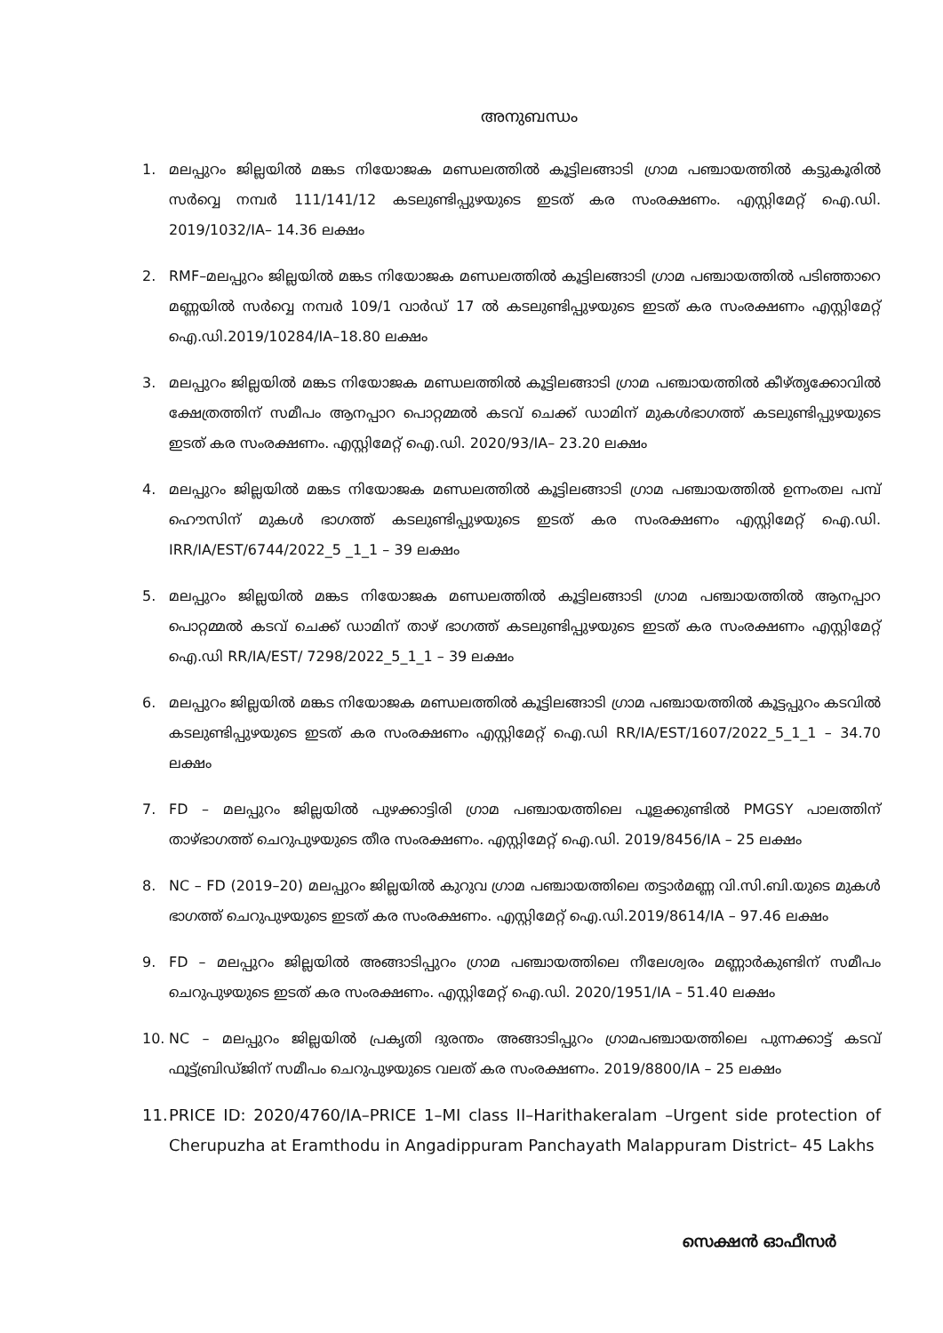അനുബന്ധം
1. മലപ്പുറം ജില്ലയിൽ മങ്കട നിയോജക മണ്ഡലത്തിൽ കൂട്ടിലങ്ങാടി ഗ്രാമ പഞ്ചായത്തിൽ കട്ടുകൂരിൽ സർവ്വെ നമ്പർ 111/141/12 കടലുണ്ടിപ്പുഴയുടെ ഇടത് കര സംരക്ഷണം. എസ്റ്റിമേറ്റ് ഐ.ഡി. 2019/1032/IA– 14.36 ലക്ഷം
2. RMF–മലപ്പുറം ജില്ലയിൽ മങ്കട നിയോജക മണ്ഡലത്തിൽ കൂട്ടിലങ്ങാടി ഗ്രാമ പഞ്ചായത്തിൽ പടിഞ്ഞാറെ മണ്ണയിൽ സർവ്വെ നമ്പർ 109/1 വാർഡ് 17 ൽ കടലുണ്ടിപ്പുഴയുടെ ഇടത് കര സംരക്ഷണം എസ്റ്റിമേറ്റ് ഐ.ഡി.2019/10284/IA–18.80 ലക്ഷം
3. മലപ്പുറം ജില്ലയിൽ മങ്കട നിയോജക മണ്ഡലത്തിൽ കൂട്ടിലങ്ങാടി ഗ്രാമ പഞ്ചായത്തിൽ കീഴ്തൃക്കോവിൽ ക്ഷേത്രത്തിന് സമീപം ആനപ്പാറ പൊറ്റമ്മൽ കടവ് ചെക്ക് ഡാമിന് മുകൾഭാഗത്ത് കടലുണ്ടിപ്പുഴയുടെ ഇടത് കര സംരക്ഷണം. എസ്റ്റിമേറ്റ് ഐ.ഡി. 2020/93/IA– 23.20 ലക്ഷം
4. മലപ്പുറം ജില്ലയിൽ മങ്കട നിയോജക മണ്ഡലത്തിൽ കൂട്ടിലങ്ങാടി ഗ്രാമ പഞ്ചായത്തിൽ ഉന്നംതല പമ്പ് ഹൌസിന് മുകൾ ഭാഗത്ത് കടലുണ്ടിപ്പുഴയുടെ ഇടത് കര സംരക്ഷണം എസ്റ്റിമേറ്റ് ഐ.ഡി. IRR/IA/EST/6744/2022_5 _1_1 – 39 ലക്ഷം
5. മലപ്പുറം ജില്ലയിൽ മങ്കട നിയോജക മണ്ഡലത്തിൽ കൂട്ടിലങ്ങാടി ഗ്രാമ പഞ്ചായത്തിൽ ആനപ്പാറ പൊറ്റമ്മൽ കടവ് ചെക്ക് ഡാമിന് താഴ് ഭാഗത്ത് കടലുണ്ടിപ്പുഴയുടെ ഇടത് കര സംരക്ഷണം എസ്റ്റിമേറ്റ് ഐ.ഡി RR/IA/EST/ 7298/2022_5_1_1 – 39 ലക്ഷം
6. മലപ്പുറം ജില്ലയിൽ മങ്കട നിയോജക മണ്ഡലത്തിൽ കൂട്ടിലങ്ങാടി ഗ്രാമ പഞ്ചായത്തിൽ കൂട്ടപ്പുറം കടവിൽ കടലുണ്ടിപ്പുഴയുടെ ഇടത് കര സംരക്ഷണം എസ്റ്റിമേറ്റ് ഐ.ഡി RR/IA/EST/1607/2022_5_1_1 – 34.70 ലക്ഷം
7. FD – മലപ്പുറം ജില്ലയിൽ പുഴക്കാട്ടിരി ഗ്രാമ പഞ്ചായത്തിലെ പൂളക്കുണ്ടിൽ PMGSY പാലത്തിന് താഴ്ഭാഗത്ത് ചെറുപുഴയുടെ തീര സംരക്ഷണം. എസ്റ്റിമേറ്റ് ഐ.ഡി. 2019/8456/IA – 25 ലക്ഷം
8. NC – FD (2019–20) മലപ്പുറം ജില്ലയിൽ കുറുവ ഗ്രാമ പഞ്ചായത്തിലെ തട്ടാർമണ്ണ വി.സി.ബി.യുടെ മുകൾ ഭാഗത്ത് ചെറുപുഴയുടെ ഇടത് കര സംരക്ഷണം. എസ്റ്റിമേറ്റ് ഐ.ഡി.2019/8614/IA – 97.46 ലക്ഷം
9. FD – മലപ്പുറം ജില്ലയിൽ അങ്ങാടിപ്പുറം ഗ്രാമ പഞ്ചായത്തിലെ നീലേശ്വരം മണ്ണാർകുണ്ടിന് സമീപം ചെറുപുഴയുടെ ഇടത് കര സംരക്ഷണം. എസ്റ്റിമേറ്റ് ഐ.ഡി. 2020/1951/IA – 51.40 ലക്ഷം
10. NC – മലപ്പുറം ജില്ലയിൽ പ്രകൃതി ദുരന്തം അങ്ങാടിപ്പുറം ഗ്രാമപഞ്ചായത്തിലെ പുന്നക്കാട്ട് കടവ് ഫൂട്ട്ബ്രിഡ്ജിന് സമീപം ചെറുപുഴയുടെ വലത് കര സംരക്ഷണം. 2019/8800/IA – 25 ലക്ഷം
11. PRICE ID: 2020/4760/IA–PRICE 1–MI class II–Harithakeralam –Urgent side protection of Cherupuzha at Eramthodu in Angadippuram Panchayath Malappuram District– 45 Lakhs
സെക്ഷൻ ഓഫീസർ